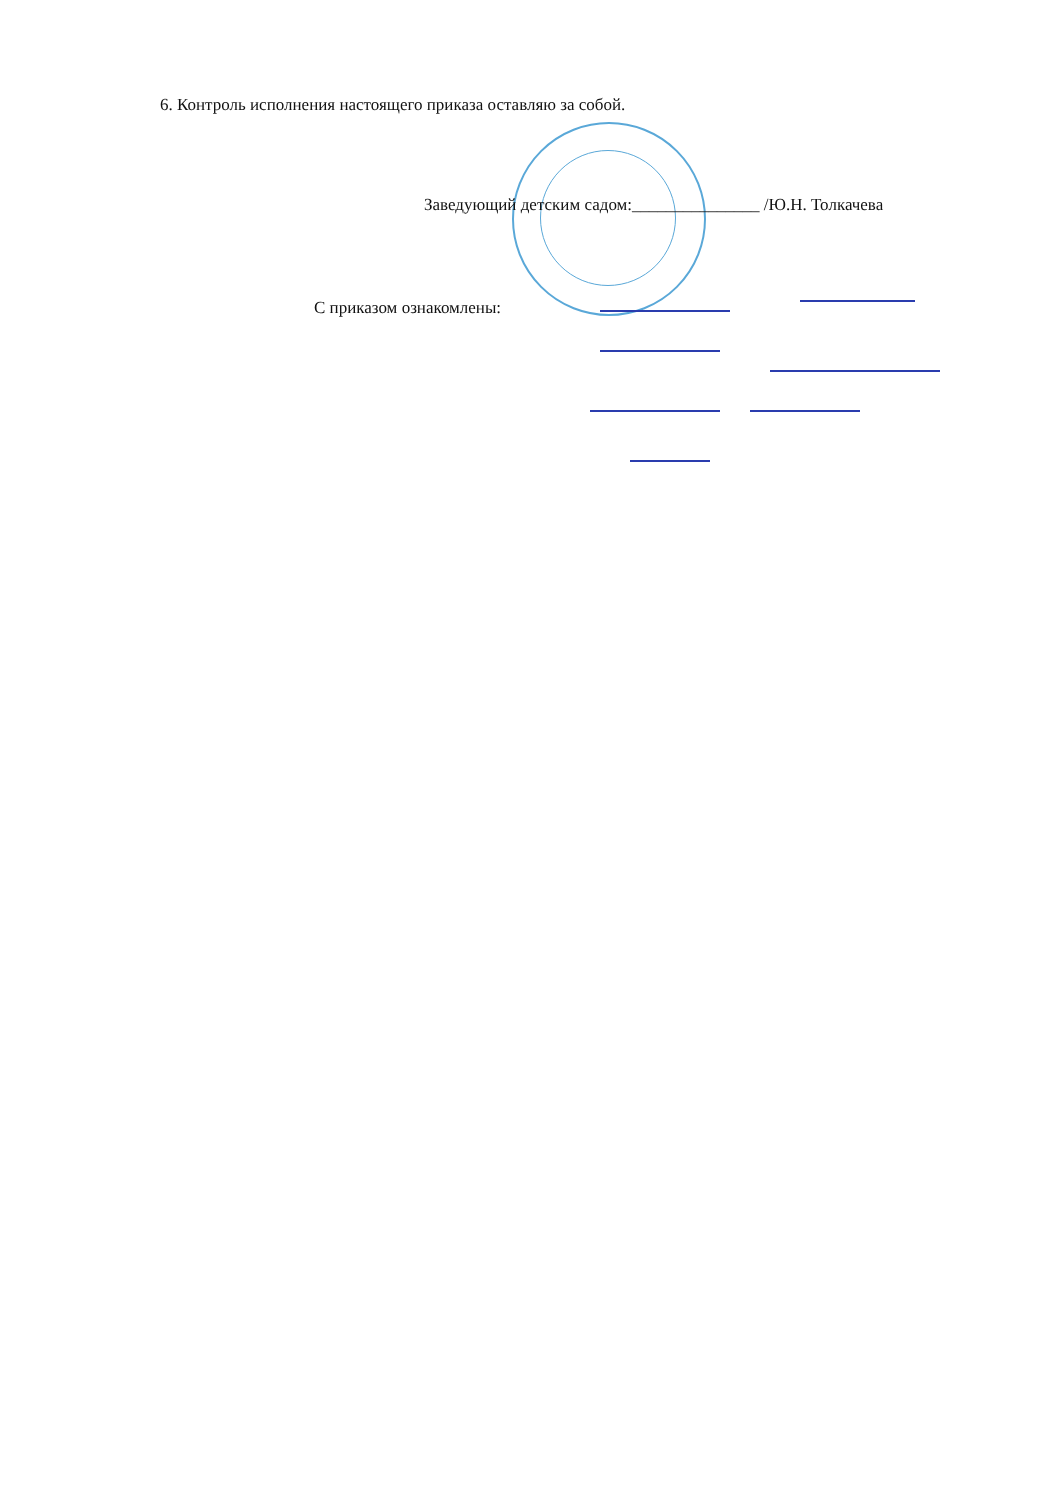6. Контроль исполнения настоящего приказа оставляю за собой.
Заведующий детским садом:_______________ /Ю.Н. Толкачева
С приказом ознакомлены: